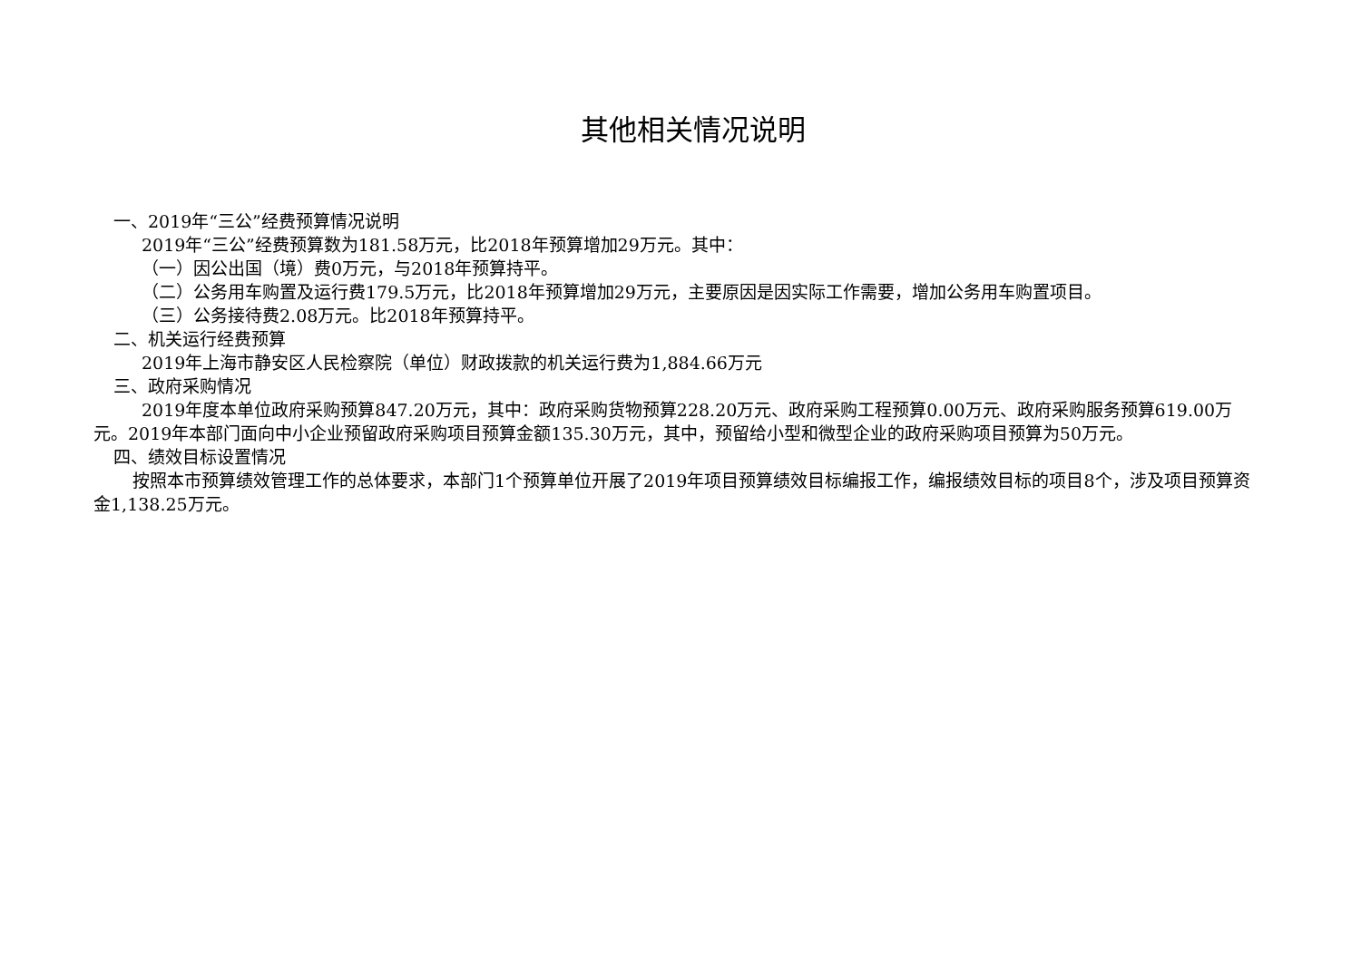其他相关情况说明
一、2019年“三公”经费预算情况说明
2019年“三公”经费预算数为181.58万元，比2018年预算增加29万元。其中：
（一）因公出国（境）费0万元，与2018年预算持平。
（二）公务用车购置及运行费179.5万元，比2018年预算增加29万元，主要原因是因实际工作需要，增加公务用车购置项目。
（三）公务接待费2.08万元。比2018年预算持平。
二、机关运行经费预算
2019年上海市静安区人民检察院（单位）财政拨款的机关运行费为1,884.66万元
三、政府采购情况
2019年度本单位政府采购预算847.20万元，其中：政府采购货物预算228.20万元、政府采购工程预算0.00万元、政府采购服务预算619.00万元。2019年本部门面向中小企业预留政府采购项目预算金额135.30万元，其中，预留给小型和微型企业的政府采购项目预算为50万元。
四、绩效目标设置情况
按照本市预算绩效管理工作的总体要求，本部门1个预算单位开展了2019年项目预算绩效目标编报工作，编报绩效目标的项目8个，涉及项目预算资金1,138.25万元。